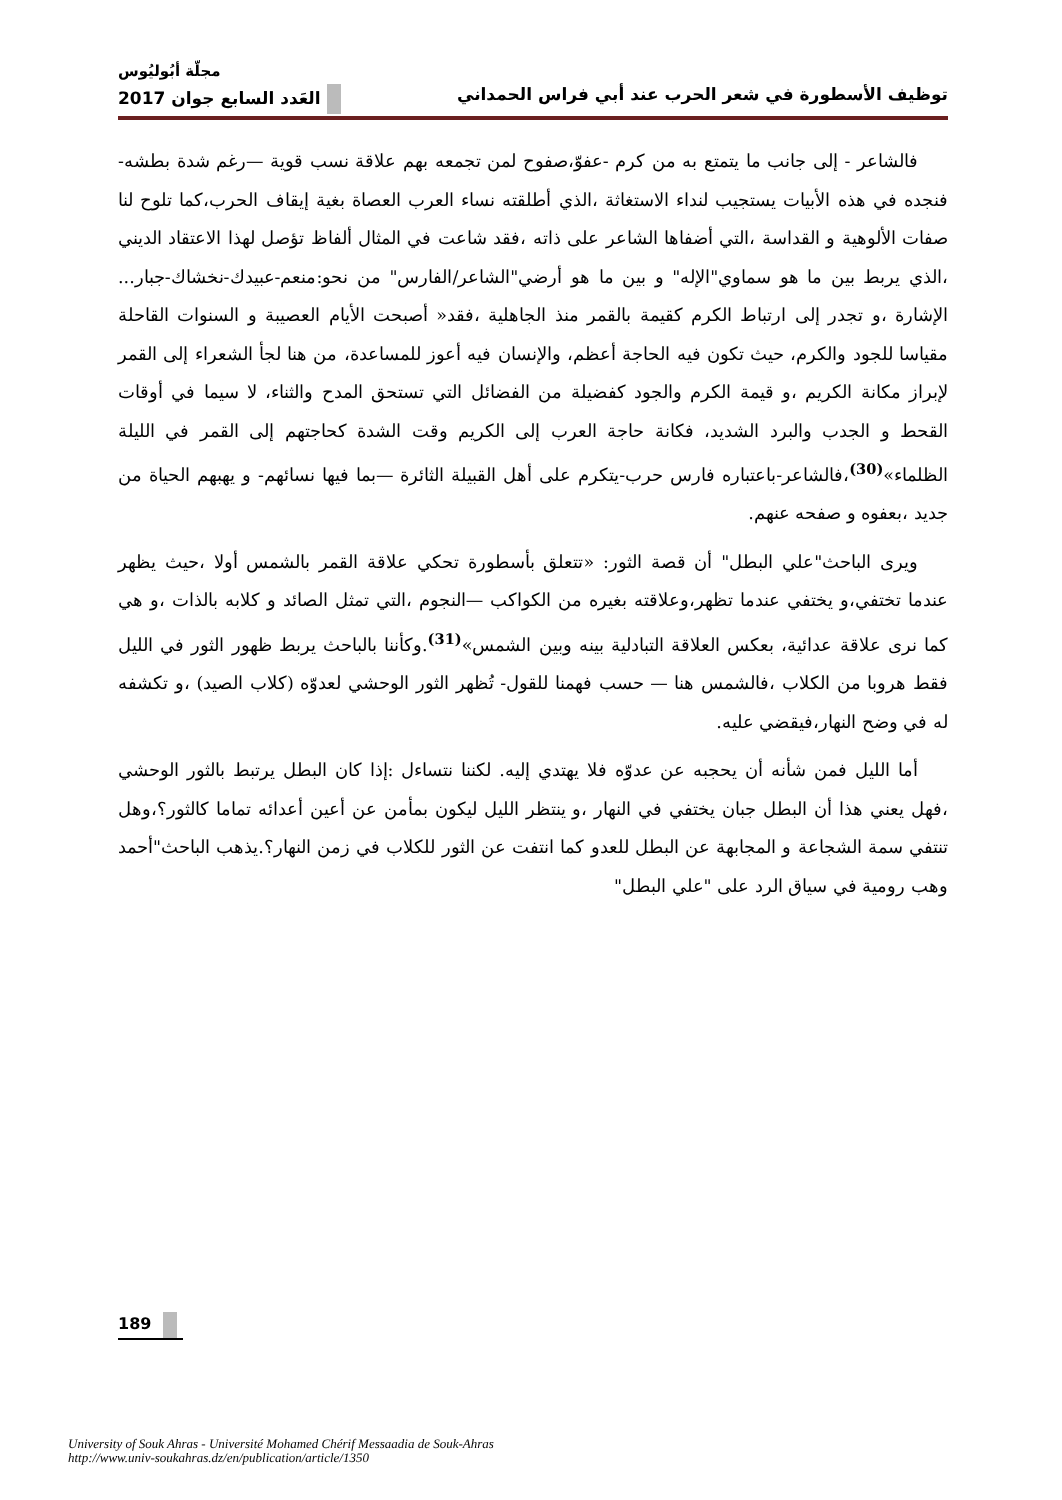مجلّة أبُوليُوس
توظيف الأسطورة في شعر الحرب عند أبي فراس الحمداني العَدد السابع جوان 2017
فالشاعر - إلى جانب ما يتمتع به من كرم -عفوّ،صفوح لمن تجمعه بهم علاقة نسب قوية —رغم شدة بطشه-فنجده في هذه الأبيات يستجيب لنداء الاستغاثة ،الذي أطلقته نساء العرب العصاة بغية إيقاف الحرب،كما تلوح لنا صفات الألوهية و القداسة ،التي أضفاها الشاعر على ذاته ،فقد شاعت في المثال ألفاظ تؤصل لهذا الاعتقاد الديني ،الذي يربط بين ما هو سماوي"الإله" و بين ما هو أرضي"الشاعر/الفارس" من نحو:منعم-عبيدك-نخشاك-جبار... الإشارة ،و تجدر إلى ارتباط الكرم كقيمة بالقمر منذ الجاهلية ،فقد« أصبحت الأيام العصيبة و السنوات القاحلة مقياسا للجود والكرم، حيث تكون فيه الحاجة أعظم، والإنسان فيه أعوز للمساعدة، من هنا لجأ الشعراء إلى القمر لإبراز مكانة الكريم ،و قيمة الكرم والجود كفضيلة من الفضائل التي تستحق المدح والثناء، لا سيما في أوقات القحط و الجدب والبرد الشديد، فكانة حاجة العرب إلى الكريم وقت الشدة كحاجتهم إلى القمر في الليلة الظلماء»<sup>(30)</sup>،فالشاعر-باعتباره فارس حرب-يتكرم على أهل القبيلة الثائرة —بما فيها نسائهم- و يهبهم الحياة من جديد ،بعفوه و صفحه عنهم.
ويرى الباحث"علي البطل" أن قصة الثور: «تتعلق بأسطورة تحكي علاقة القمر بالشمس أولا ،حيث يظهر عندما تختفي،و يختفي عندما تظهر،وعلاقته بغيره من الكواكب —النجوم ،التي تمثل الصائد و كلابه بالذات ،و هي كما نرى علاقة عدائية، بعكس العلاقة التبادلية بينه وبين الشمس»<sup>(31)</sup>.وكأننا بالباحث يربط ظهور الثور في الليل فقط هروبا من الكلاب ،فالشمس هنا — حسب فهمنا للقول- تُظهر الثور الوحشي لعدوّه (كلاب الصيد) ،و تكشفه له في وضح النهار،فيقضي عليه.
أما الليل فمن شأنه أن يحجبه عن عدوّه فلا يهتدي إليه. لكننا نتساءل :إذا كان البطل يرتبط بالثور الوحشي ،فهل يعني هذا أن البطل جبان يختفي في النهار ،و ينتظر الليل ليكون بمأمن عن أعين أعدائه تماما كالثور؟،وهل تنتفي سمة الشجاعة و المجابهة عن البطل للعدو كما انتفت عن الثور للكلاب في زمن النهار؟.يذهب الباحث"أحمد وهب رومية في سياق الرد على "علي البطل"
189
University of Souk Ahras - Université Mohamed Chérif Messaadia de Souk-Ahras
http://www.univ-soukahras.dz/en/publication/article/1350